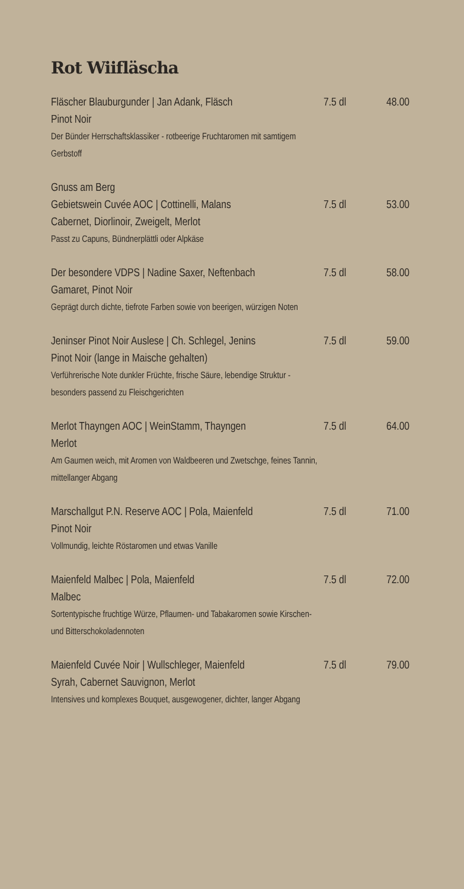Rot Wiifläscha
Fläscher Blauburgunder | Jan Adank, Fläsch
7.5 dl 48.00
Pinot Noir
Der Bünder Herrschaftsklassiker - rotbeerige Fruchtaromen mit samtigem Gerbstoff
Gnuss am Berg
Gebietswein Cuvée AOC | Cottinelli, Malans
7.5 dl 53.00
Cabernet, Diorlinoir, Zweigelt, Merlot
Passt zu Capuns, Bündnerplättli oder Alpkäse
Der besondere VDPS | Nadine Saxer, Neftenbach
7.5 dl 58.00
Gamaret, Pinot Noir
Geprägt durch dichte, tiefrote Farben sowie von beerigen, würzigen Noten
Jeninser Pinot Noir Auslese | Ch. Schlegel, Jenins
7.5 dl 59.00
Pinot Noir (lange in Maische gehalten)
Verführerische Note dunkler Früchte, frische Säure, lebendige Struktur - besonders passend zu Fleischgerichten
Merlot Thayngen AOC | WeinStamm, Thayngen
7.5 dl 64.00
Merlot
Am Gaumen weich, mit Aromen von Waldbeeren und Zwetschge, feines Tannin, mittellanger Abgang
Marschallgut P.N. Reserve AOC | Pola, Maienfeld
7.5 dl 71.00
Pinot Noir
Vollmundig, leichte Röstaromen und etwas Vanille
Maienfeld Malbec | Pola, Maienfeld 7.5 dl 72.00
Malbec
Sortentypische fruchtige Würze, Pflaumen- und Tabakaromen sowie Kirschen- und Bitterschokoladennoten
Maienfeld Cuvée Noir | Wullschleger, Maienfeld
7.5 dl 79.00
Syrah, Cabernet Sauvignon, Merlot
Intensives und komplexes Bouquet, ausgewogener, dichter, langer Abgang